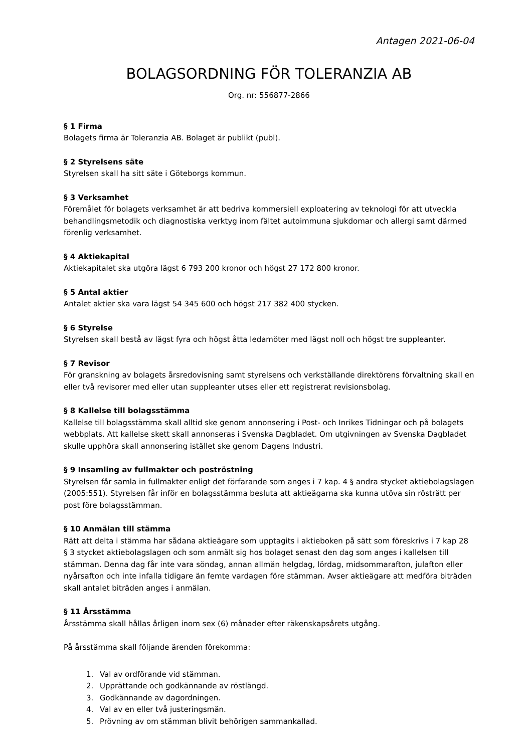Antagen 2021-06-04
BOLAGSORDNING FÖR TOLERANZIA AB
Org. nr: 556877-2866
§ 1 Firma
Bolagets firma är Toleranzia AB. Bolaget är publikt (publ).
§ 2 Styrelsens säte
Styrelsen skall ha sitt säte i Göteborgs kommun.
§ 3 Verksamhet
Föremålet för bolagets verksamhet är att bedriva kommersiell exploatering av teknologi för att utveckla behandlingsmetodik och diagnostiska verktyg inom fältet autoimmuna sjukdomar och allergi samt därmed förenlig verksamhet.
§ 4 Aktiekapital
Aktiekapitalet ska utgöra lägst 6 793 200 kronor och högst 27 172 800 kronor.
§ 5 Antal aktier
Antalet aktier ska vara lägst 54 345 600 och högst 217 382 400 stycken.
§ 6 Styrelse
Styrelsen skall bestå av lägst fyra och högst åtta ledamöter med lägst noll och högst tre suppleanter.
§ 7 Revisor
För granskning av bolagets årsredovisning samt styrelsens och verkställande direktörens förvaltning skall en eller två revisorer med eller utan suppleanter utses eller ett registrerat revisionsbolag.
§ 8 Kallelse till bolagsstämma
Kallelse till bolagsstämma skall alltid ske genom annonsering i Post- och Inrikes Tidningar och på bolagets webbplats. Att kallelse skett skall annonseras i Svenska Dagbladet. Om utgivningen av Svenska Dagbladet skulle upphöra skall annonsering istället ske genom Dagens Industri.
§ 9 Insamling av fullmakter och poströstning
Styrelsen får samla in fullmakter enligt det förfarande som anges i 7 kap. 4 § andra stycket aktiebolagslagen (2005:551). Styrelsen får inför en bolagsstämma besluta att aktieägarna ska kunna utöva sin rösträtt per post före bolagsstämman.
§ 10 Anmälan till stämma
Rätt att delta i stämma har sådana aktieägare som upptagits i aktieboken på sätt som föreskrivs i 7 kap 28 § 3 stycket aktiebolagslagen och som anmält sig hos bolaget senast den dag som anges i kallelsen till stämman. Denna dag får inte vara söndag, annan allmän helgdag, lördag, midsommarafton, julafton eller nyårsafton och inte infalla tidigare än femte vardagen före stämman. Avser aktieägare att medföra biträden skall antalet biträden anges i anmälan.
§ 11 Årsstämma
Årsstämma skall hållas årligen inom sex (6) månader efter räkenskapsårets utgång.
På årsstämma skall följande ärenden förekomma:
1. Val av ordförande vid stämman.
2. Upprättande och godkännande av röstlängd.
3. Godkännande av dagordningen.
4. Val av en eller två justeringsmän.
5. Prövning av om stämman blivit behörigen sammankallad.